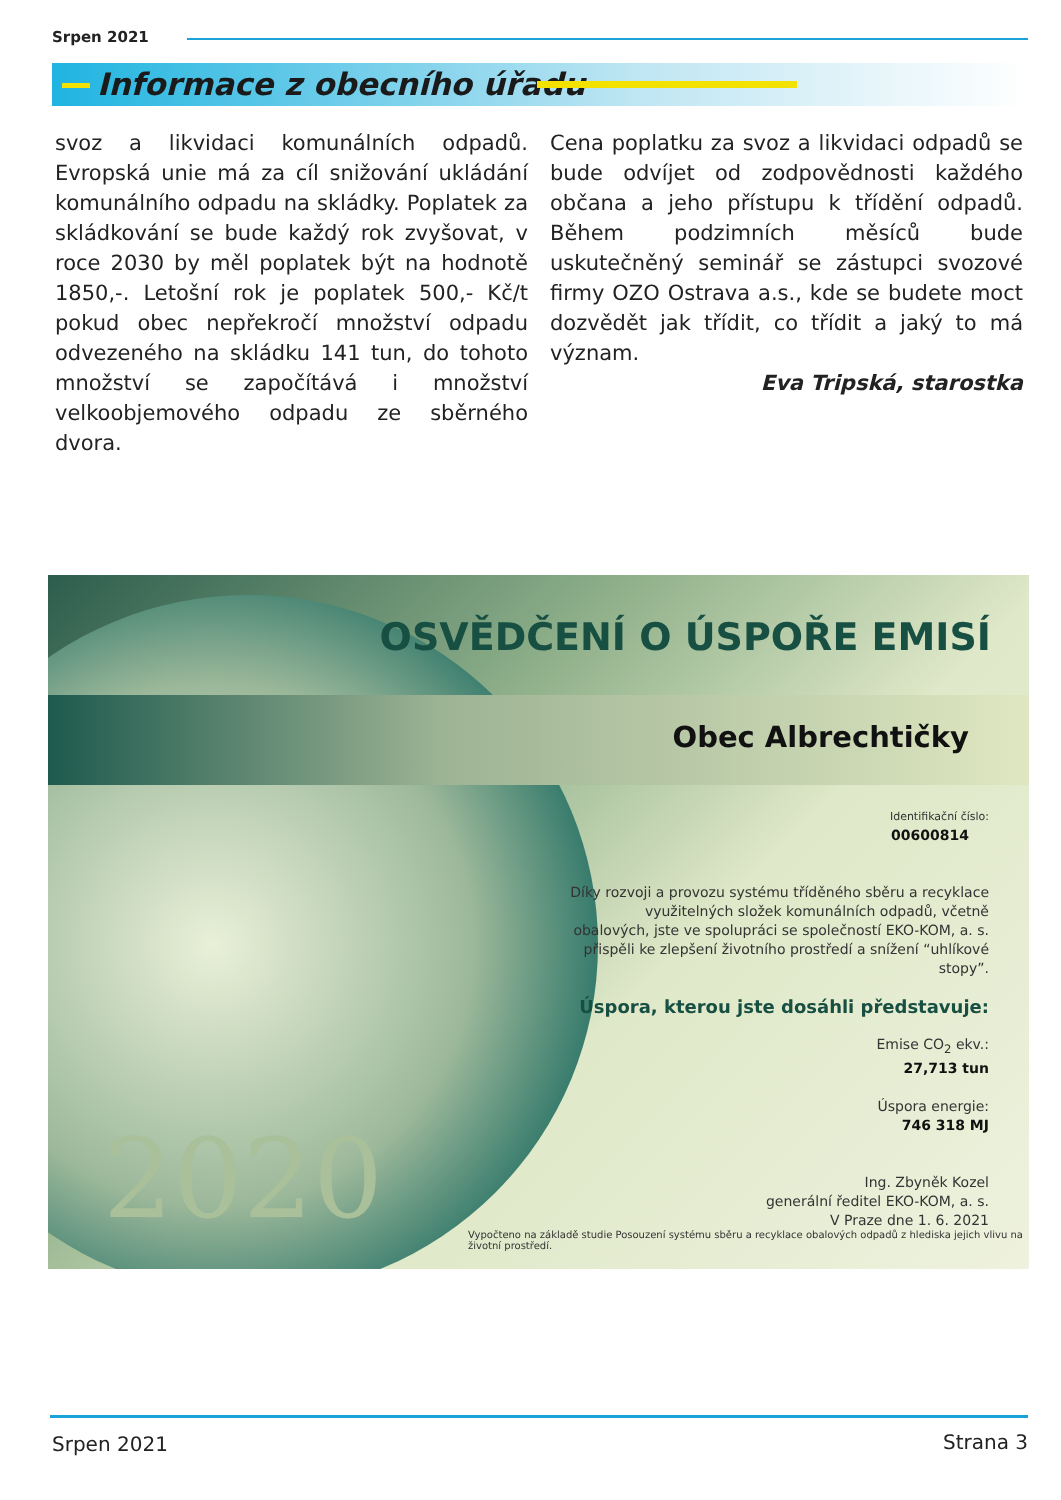Srpen 2021
Informace z obecního úřadu
svoz a likvidaci komunálních odpadů. Evropská unie má za cíl snižování ukládání komunálního odpadu na skládky. Poplatek za skládkování se bude každý rok zvyšovat, v roce 2030 by měl poplatek být na hodnotě 1850,-. Letošní rok je poplatek 500,- Kč/t pokud obec nepřekročí množství odpadu odvezeného na skládku 141 tun, do tohoto množství se započítává i množství velkoobjemového odpadu ze sběrného dvora.
Cena poplatku za svoz a likvidaci odpadů se bude odvíjet od zodpovědnosti každého občana a jeho přístupu k třídění odpadů. Během podzimních měsíců bude uskutečněný seminář se zástupci svozové firmy OZO Ostrava a.s., kde se budete moct dozvědět jak třídit, co třídit a jaký to má význam.
Eva Tripská, starostka
OSVĚDČENÍ O ÚSPOŘE EMISÍ
Obec Albrechtičky
Identifikační číslo:
00600814
Díky rozvoji a provozu systému tříděného sběru a recyklace využitelných složek komunálních odpadů, včetně obalových, jste ve spolupráci se společností EKO-KOM, a. s. přispěli ke zlepšení životního prostředí a snížení “uhlíkové stopy”.
Úspora, kterou jste dosáhli představuje:
Emise CO<sub>2</sub> ekv.:
27,713 tun
Úspora energie:
746 318 MJ
Ing. Zbyněk Kozel
generální ředitel EKO-KOM, a. s.
V Praze dne 1. 6. 2021
2020
Vypočteno na základě studie Posouzení systému sběru a recyklace obalových odpadů z hlediska jejich vlivu na životní prostředí.
Srpen 2021 Strana 3